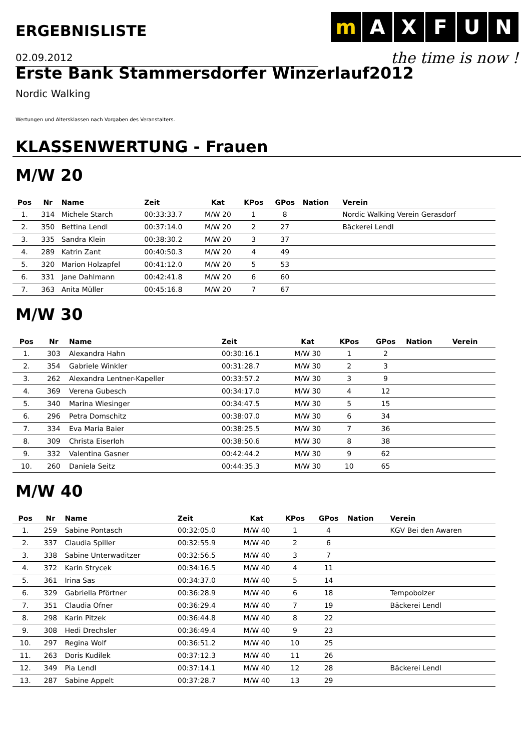ERGEBNISLISTE
m AXFUN
the time is now !
02.09.2012
Erste Bank Stammersdorfer Winzerlauf2012
Nordic Walking
Wertungen und Altersklassen nach Vorgaben des Veranstalters.
KLASSENWERTUNG - Frauen
M/W 20
| Pos | Nr | Name | Zeit | Kat | KPos | GPos | Nation | Verein |
| --- | --- | --- | --- | --- | --- | --- | --- | --- |
| 1. | 314 | Michele Starch | 00:33:33.7 | M/W 20 | 1 | 8 | | Nordic Walking Verein Gerasdorf |
| 2. | 350 | Bettina Lendl | 00:37:14.0 | M/W 20 | 2 | 27 | | Bäckerei Lendl |
| 3. | 335 | Sandra Klein | 00:38:30.2 | M/W 20 | 3 | 37 | | |
| 4. | 289 | Katrin Zant | 00:40:50.3 | M/W 20 | 4 | 49 | | |
| 5. | 320 | Marion Holzapfel | 00:41:12.0 | M/W 20 | 5 | 53 | | |
| 6. | 331 | Jane Dahlmann | 00:42:41.8 | M/W 20 | 6 | 60 | | |
| 7. | 363 | Anita Müller | 00:45:16.8 | M/W 20 | 7 | 67 | | |
M/W 30
| Pos | Nr | Name | Zeit | Kat | KPos | GPos | Nation | Verein |
| --- | --- | --- | --- | --- | --- | --- | --- | --- |
| 1. | 303 | Alexandra Hahn | 00:30:16.1 | M/W 30 | 1 | 2 | | |
| 2. | 354 | Gabriele Winkler | 00:31:28.7 | M/W 30 | 2 | 3 | | |
| 3. | 262 | Alexandra Lentner-Kapeller | 00:33:57.2 | M/W 30 | 3 | 9 | | |
| 4. | 369 | Verena Gubesch | 00:34:17.0 | M/W 30 | 4 | 12 | | |
| 5. | 340 | Marina Wiesinger | 00:34:47.5 | M/W 30 | 5 | 15 | | |
| 6. | 296 | Petra Domschitz | 00:38:07.0 | M/W 30 | 6 | 34 | | |
| 7. | 334 | Eva Maria Baier | 00:38:25.5 | M/W 30 | 7 | 36 | | |
| 8. | 309 | Christa Eiserloh | 00:38:50.6 | M/W 30 | 8 | 38 | | |
| 9. | 332 | Valentina Gasner | 00:42:44.2 | M/W 30 | 9 | 62 | | |
| 10. | 260 | Daniela Seitz | 00:44:35.3 | M/W 30 | 10 | 65 | | |
M/W 40
| Pos | Nr | Name | Zeit | Kat | KPos | GPos | Nation | Verein |
| --- | --- | --- | --- | --- | --- | --- | --- | --- |
| 1. | 259 | Sabine Pontasch | 00:32:05.0 | M/W 40 | 1 | 4 | | KGV Bei den Awaren |
| 2. | 337 | Claudia Spiller | 00:32:55.9 | M/W 40 | 2 | 6 | | |
| 3. | 338 | Sabine Unterwaditzer | 00:32:56.5 | M/W 40 | 3 | 7 | | |
| 4. | 372 | Karin Strycek | 00:34:16.5 | M/W 40 | 4 | 11 | | |
| 5. | 361 | Irina Sas | 00:34:37.0 | M/W 40 | 5 | 14 | | |
| 6. | 329 | Gabriella Pförtner | 00:36:28.9 | M/W 40 | 6 | 18 | | Tempobolzer |
| 7. | 351 | Claudia Ofner | 00:36:29.4 | M/W 40 | 7 | 19 | | Bäckerei Lendl |
| 8. | 298 | Karin Pitzek | 00:36:44.8 | M/W 40 | 8 | 22 | | |
| 9. | 308 | Hedi Drechsler | 00:36:49.4 | M/W 40 | 9 | 23 | | |
| 10. | 297 | Regina Wolf | 00:36:51.2 | M/W 40 | 10 | 25 | | |
| 11. | 263 | Doris Kudilek | 00:37:12.3 | M/W 40 | 11 | 26 | | |
| 12. | 349 | Pia Lendl | 00:37:14.1 | M/W 40 | 12 | 28 | | Bäckerei Lendl |
| 13. | 287 | Sabine Appelt | 00:37:28.7 | M/W 40 | 13 | 29 | | |